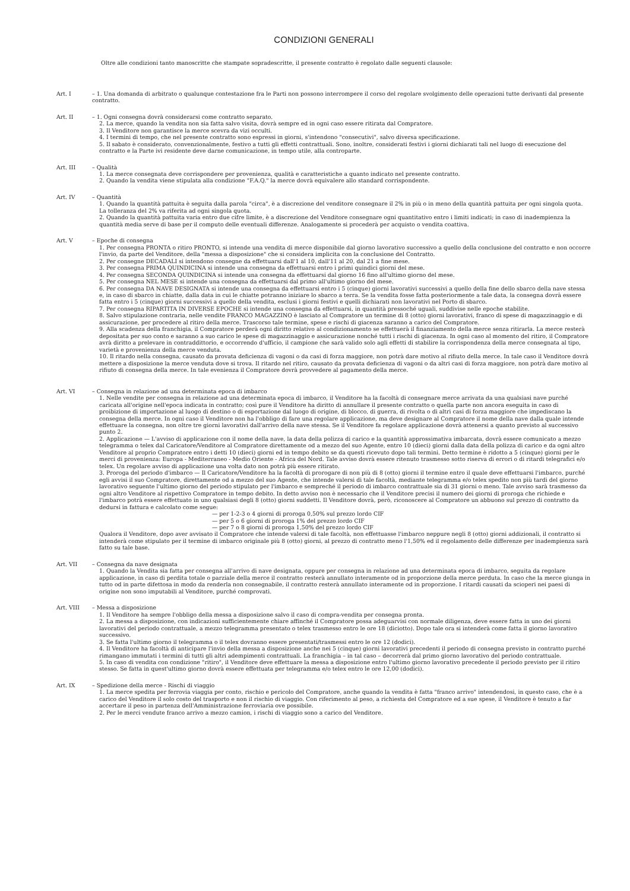CONDIZIONI GENERALI
Oltre alle condizioni tanto manoscritte che stampate sopradescritte, il presente contratto è regolato dalle seguenti clausole:
Art. I – 1. Una domanda di arbitrato o qualunque contestazione fra le Parti non possono interrompere il corso del regolare svolgimento delle operazioni tutte derivanti dal presente contratto.
Art. II – 1. Ogni consegna dovrà considerarsi come contratto separato.
2. La merce, quando la vendita non sia fatta salvo visita, dovrà sempre ed in ogni caso essere ritirata dal Compratore.
3. Il Venditore non garantisce la merce scevra da vizi occulti.
4. I termini di tempo, che nel presente contratto sono espressi in giorni, s'intendono "consecutivi", salvo diversa specificazione.
5. Il sabato è considerato, convenzionalmente, festivo a tutti gli effetti contrattuali. Sono, inoltre, considerati festivi i giorni dichiarati tali nel luogo di esecuzione del contratto e la Parte ivi residente deve darne comunicazione, in tempo utile, alla controparte.
Art. III – Qualità
1. La merce consegnata deve corrispondere per provenienza, qualità e caratteristiche a quanto indicato nel presente contratto.
2. Quando la vendita viene stipulata alla condizione "F.A.Q." la merce dovrà equivalere allo standard corrispondente.
Art. IV – Quantità
1. Quando la quantità pattuita è seguita dalla parola "circa", è a discrezione del venditore consegnare il 2% in più o in meno della quantità pattuita per ogni singola quota. La tolleranza del 2% va riferita ad ogni singola quota.
2. Quando la quantità pattuita varia entro due cifre limite, è a discrezione del Venditore consegnare ogni quantitativo entro i limiti indicati; in caso di inadempienza la quantità media serve di base per il computo delle eventuali differenze. Analogamente si procederà per acquisto o vendita coattiva.
Art. V – Epoche di consegna
1. Per consegna PRONTA o ritiro PRONTO, si intende una vendita di merce disponibile dal giorno lavorativo successivo a quello della conclusione del contratto e non occorre l'invio, da parte del Venditore, della "messa a disposizione" che si considera implicita con la conclusione del Contratto.
2. Per consegne DECADALI si intendono consegne da effettuarsi dall'1 al 10, dall'11 al 20, dal 21 a fine mese.
3. Per consegna PRIMA QUINDICINA si intende una consegna da effettuarsi entro i primi quindici giorni del mese.
4. Per consegna SECONDA QUINDICINA si intende una consegna da effettuarsi dal giorno 16 fino all'ultimo giorno del mese.
5. Per consegna NEL MESE si intende una consegna da effettuarsi dal primo all'ultimo giorno del mese.
6. Per consegna DA NAVE DESIGNATA si intende una consegna da effettuarsi entro i 5 (cinque) giorni lavorativi successivi a quello della fine dello sbarco della nave stessa e, in caso di sbarco in chiatte, dalla data in cui le chiatte potranno iniziare lo sbarco a terra. Se la vendita fosse fatta posteriormente a tale data, la consegna dovrà essere fatta entro i 5 (cinque) giorni successivi a quello della vendita, esclusi i giorni festivi e quelli dichiarati non lavorativi nel Porto di sbarco.
7. Per consegna RIPARTITA IN DIVERSE EPOCHE si intende una consegna da effettuarsi, in quantità pressoché uguali, suddivise nelle epoche stabilite.
8. Salvo stipulazione contraria, nelle vendite FRANCO MAGAZZINO è lasciato al Compratore un termine di 8 (otto) giorni lavorativi, franco di spese di magazzinaggio e di assicurazione, per procedere al ritiro della merce. Trascorso tale termine, spese e rischi di giacenza saranno a carico del Compratore.
9. Alla scadenza della franchigia, il Compratore perderà ogni diritto relativo al condizionamento se effettuerà il finanziamento della merce senza ritirarla. La merce resterà depositata per suo conto e saranno a suo carico le spese di magazzinaggio e assicurazione nonché tutti i rischi di giacenza. In ogni caso al momento del ritiro, il Compratore avrà diritto a prelevare in contraddittorio, e occorrendo d'ufficio, il campione che sarà valido solo agli effetti di stabilire la corrispondenza della merce consegnata al tipo, varietà e provenienza della merce venduta.
10. Il ritardo nella consegna, causato da provata deficienza di vagoni o da casi di forza maggiore, non potrà dare motivo al rifiuto della merce. In tale caso il Venditore dovrà mettere a disposizione la merce venduta dove si trova. Il ritardo nel ritiro, causato da provata deficienza di vagoni o da altri casi di forza maggiore, non potrà dare motivo al rifiuto di consegna della merce. In tale evenienza il Compratore dovrà provvedere al pagamento della merce.
Art. VI – Consegna in relazione ad una determinata epoca di imbarco
1. Nelle vendite per consegna in relazione ad una determinata epoca di imbarco, il Venditore ha la facoltà di consegnare merce arrivata da una qualsiasi nave purché caricata all'origine nell'epoca indicata in contratto; così pure il Venditore ha diritto di annullare il presente contratto o quella parte non ancora eseguita in caso di proibizione di importazione al luogo di destino o di esportazione dal luogo di origine, di blocco, di guerra, di rivolta o di altri casi di forza maggiore che impediscano la consegna della merce. In ogni caso il Venditore non ha l'obbligo di fare una regolare applicazione, ma deve designare al Compratore il nome della nave dalla quale intende effettuare la consegna, non oltre tre giorni lavorativi dall'arrivo della nave stessa. Se il Venditore fa regolare applicazione dovrà attenersi a quanto previsto al successivo punto 2.
2. Applicazione — L'avviso di applicazione con il nome della nave, la data della polizza di carico e la quantità approssimativa imbarcata, dovrà essere comunicato a mezzo telegramma o telex dal Caricatore/Venditore al Compratore direttamente od a mezzo del suo Agente, entro 10 (dieci) giorni dalla data della polizza di carico e da ogni altro Venditore al proprio Compratore entro i detti 10 (dieci) giorni ed in tempo debito se da questi ricevuto dopo tali termini. Detto termine è ridotto a 5 (cinque) giorni per le merci di provenienza: Europa - Mediterraneo - Medio Oriente - Africa del Nord. Tale avviso dovrà essere ritenuto trasmesso sotto riserva di errori o di ritardi telegrafici e/o telex. Un regolare avviso di applicazione una volta dato non potrà più essere ritirato.
3. Proroga del periodo d'imbarco — Il Caricatore/Venditore ha la facoltà di prorogare di non più di 8 (otto) giorni il termine entro il quale deve effettuarsi l'imbarco, purché egli avvisi il suo Compratore, direttamente od a mezzo del suo Agente, che intende valersi di tale facoltà, mediante telegramma e/o telex spedito non più tardi del giorno lavorativo seguente l'ultimo giorno del periodo stipulato per l'imbarco e sempreché il periodo di imbarco contrattuale sia di 31 giorni o meno. Tale avviso sarà trasmesso da ogni altro Venditore al rispettivo Compratore in tempo debito. In detto avviso non è necessario che il Venditore precisi il numero dei giorni di proroga che richiede e l'imbarco potrà essere effettuato in uno qualsiasi degli 8 (otto) giorni suddetti. Il Venditore dovrà, però, riconoscere al Compratore un abbuono sul prezzo di contratto da dedursi in fattura e calcolato come segue:
— per 1-2-3 o 4 giorni di proroga 0,50% sul prezzo lordo CIF
— per 5 o 6 giorni di proroga 1% del prezzo lordo CIF
— per 7 o 8 giorni di proroga 1,50% del prezzo lordo CIF
Qualora il Venditore, dopo aver avvisato il Compratore che intende valersi di tale facoltà, non effettuasse l'imbarco neppure negli 8 (otto) giorni addizionali, il contratto si intenderà come stipulato per il termine di imbarco originale più 8 (otto) giorni, al prezzo di contratto meno l'1,50% ed il regolamento delle differenze per inadempienza sarà fatto su tale base.
Art. VII – Consegna da nave designata
1. Quando la Vendita sia fatta per consegna all'arrivo di nave designata, oppure per consegna in relazione ad una determinata epoca di imbarco, seguita da regolare applicazione, in caso di perdita totale o parziale della merce il contratto resterà annullato interamente od in proporzione della merce perduta. In caso che la merce giunga in tutto od in parte difettosa in modo da renderla non consegnabile, il contratto resterà annullato interamente od in proporzione. I ritardi causati da scioperi nei paesi di origine non sono imputabili al Venditore, purché comprovati.
Art. VIII – Messa a disposizione
1. Il Venditore ha sempre l'obbligo della messa a disposizione salvo il caso di compra-vendita per consegna pronta.
2. La messa a disposizione, con indicazioni sufficientemente chiare affinché il Compratore possa adeguarvisi con normale diligenza, deve essere fatta in uno dei giorni lavorativi del periodo contrattuale, a mezzo telegramma presentato o telex trasmesso entro le ore 18 (diciotto). Dopo tale ora si intenderà come fatta il giorno lavorativo successivo.
3. Se fatta l'ultimo giorno il telegramma o il telex dovranno essere presentati/trasmessi entro le ore 12 (dodici).
4. Il Venditore ha facoltà di anticipare l'invio della messa a disposizione anche nei 5 (cinque) giorni lavorativi precedenti il periodo di consegna previsto in contratto purché rimangano immutati i termini di tutti gli altri adempimenti contrattuali. La franchigia – in tal caso – decorrerà dal primo giorno lavorativo del periodo contrattuale.
5. In caso di vendita con condizione "ritiro", il Venditore deve effettuare la messa a disposizione entro l'ultimo giorno lavorativo precedente il periodo previsto per il ritiro stesso. Se fatta in quest'ultimo giorno dovrà essere effettuata per telegramma e/o telex entro le ore 12,00 (dodici).
Art. IX – Spedizione della merce - Rischi di viaggio
1. La merce spedita per ferrovia viaggia per conto, rischio e pericolo del Compratore, anche quando la vendita è fatta "franco arrivo" intendendosi, in questo caso, che è a carico del Venditore il solo costo del trasporto e non il rischio di viaggio. Con riferimento al peso, a richiesta del Compratore ed a sue spese, il Venditore è tenuto a far accertare il peso in partenza dell'Amministrazione ferroviaria ove possibile.
2. Per le merci vendute franco arrivo a mezzo camion, i rischi di viaggio sono a carico del Venditore.